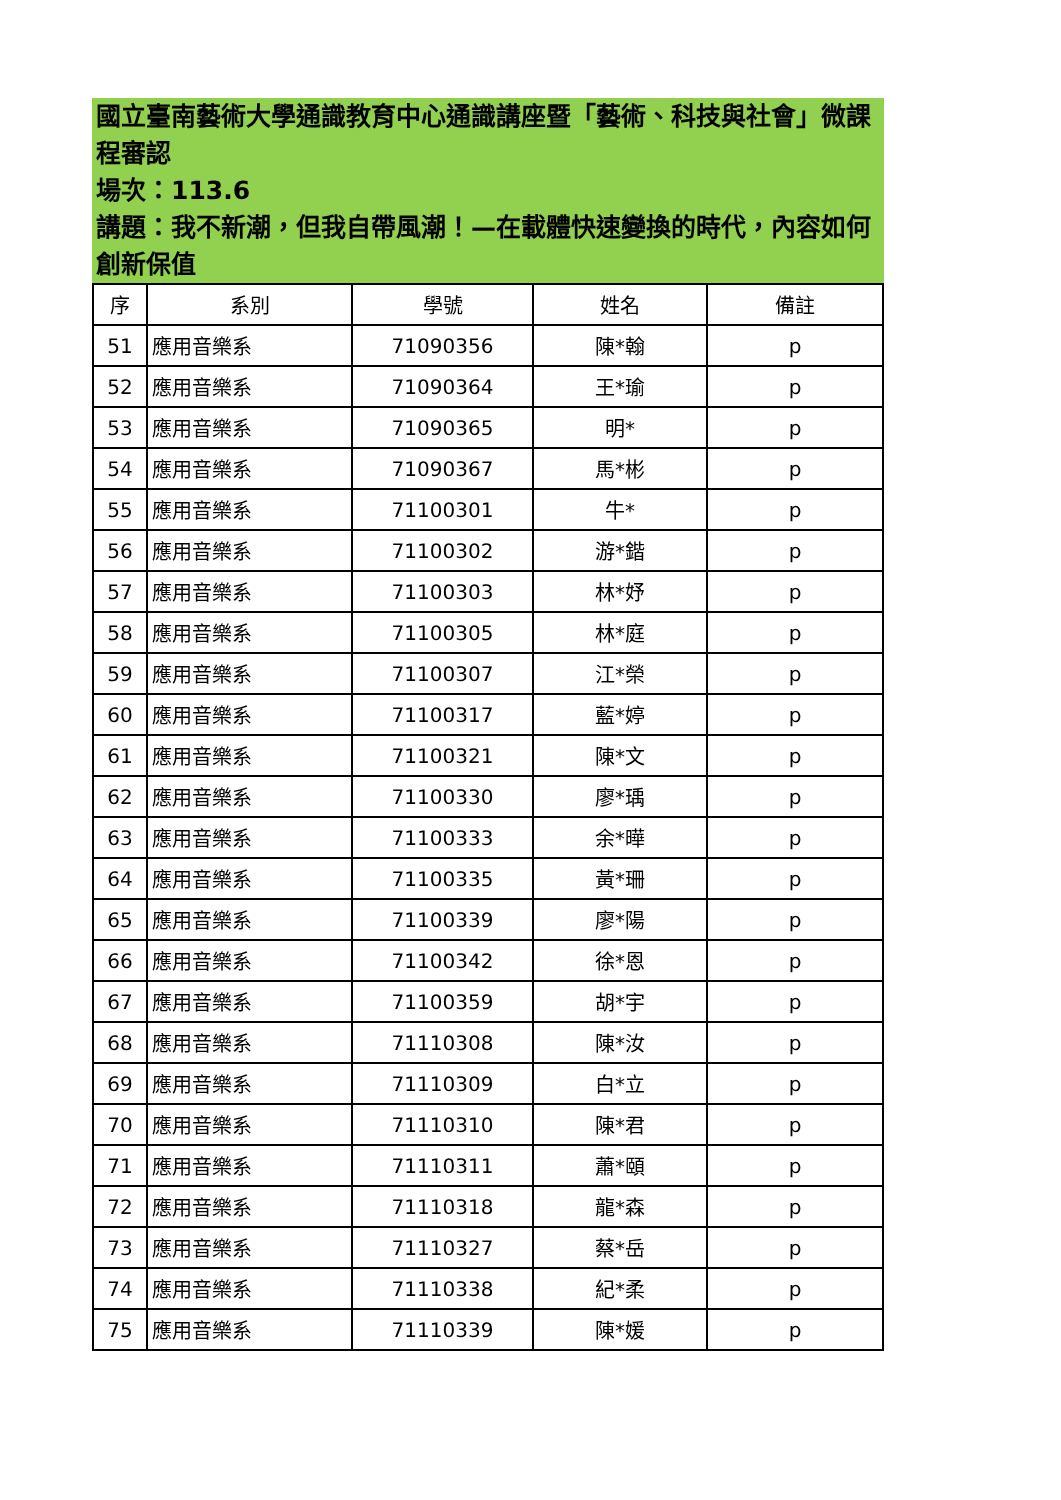國立臺南藝術大學通識教育中心通識講座暨「藝術、科技與社會」微課程審認
場次：113.6
講題：我不新潮，但我自帶風潮！—在載體快速變換的時代，內容如何創新保值
| 序 | 系別 | 學號 | 姓名 | 備註 |
| --- | --- | --- | --- | --- |
| 51 | 應用音樂系 | 71090356 | 陳*翰 | p |
| 52 | 應用音樂系 | 71090364 | 王*瑜 | p |
| 53 | 應用音樂系 | 71090365 | 明* | p |
| 54 | 應用音樂系 | 71090367 | 馬*彬 | p |
| 55 | 應用音樂系 | 71100301 | 牛* | p |
| 56 | 應用音樂系 | 71100302 | 游*鍇 | p |
| 57 | 應用音樂系 | 71100303 | 林*妤 | p |
| 58 | 應用音樂系 | 71100305 | 林*庭 | p |
| 59 | 應用音樂系 | 71100307 | 江*榮 | p |
| 60 | 應用音樂系 | 71100317 | 藍*婷 | p |
| 61 | 應用音樂系 | 71100321 | 陳*文 | p |
| 62 | 應用音樂系 | 71100330 | 廖*瑀 | p |
| 63 | 應用音樂系 | 71100333 | 余*曄 | p |
| 64 | 應用音樂系 | 71100335 | 黃*珊 | p |
| 65 | 應用音樂系 | 71100339 | 廖*陽 | p |
| 66 | 應用音樂系 | 71100342 | 徐*恩 | p |
| 67 | 應用音樂系 | 71100359 | 胡*宇 | p |
| 68 | 應用音樂系 | 71110308 | 陳*汝 | p |
| 69 | 應用音樂系 | 71110309 | 白*立 | p |
| 70 | 應用音樂系 | 71110310 | 陳*君 | p |
| 71 | 應用音樂系 | 71110311 | 蕭*頤 | p |
| 72 | 應用音樂系 | 71110318 | 龍*森 | p |
| 73 | 應用音樂系 | 71110327 | 蔡*岳 | p |
| 74 | 應用音樂系 | 71110338 | 紀*柔 | p |
| 75 | 應用音樂系 | 71110339 | 陳*媛 | p |